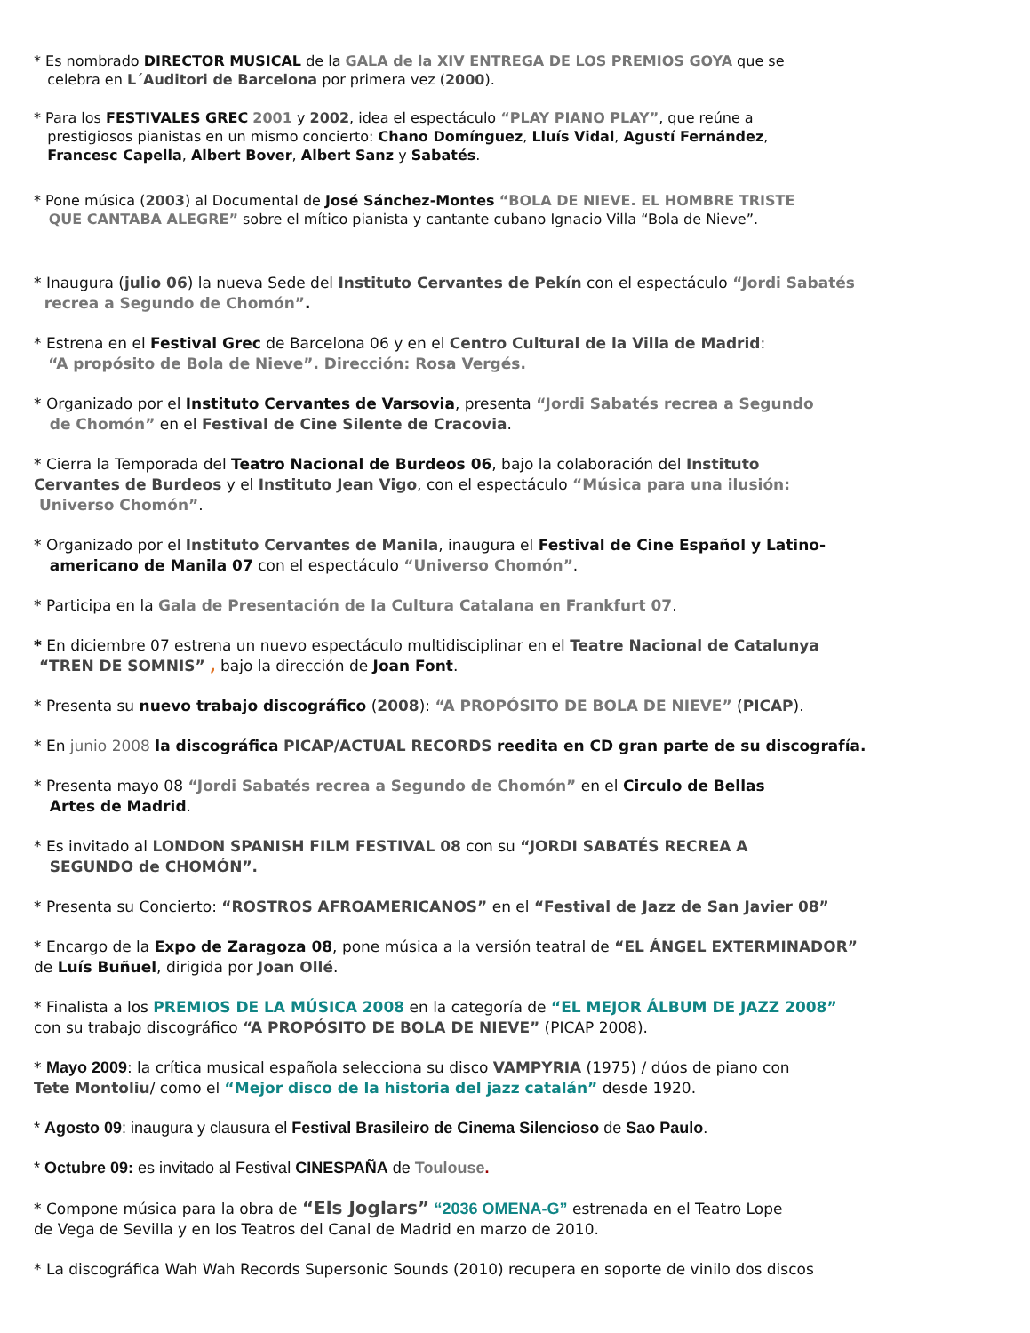* Es nombrado DIRECTOR MUSICAL de la GALA de la XIV ENTREGA DE LOS PREMIOS GOYA que se
celebra en L´Auditori de Barcelona por primera vez (2000).
* Para los FESTIVALES GREC 2001 y 2002, idea el espectáculo “PLAY PIANO PLAY”, que reúne a
prestigiosos pianistas en un mismo concierto: Chano Domínguez, Lluís Vidal, Agustí Fernández,
Francesc Capella, Albert Bover, Albert Sanz y Sabatés.
* Pone música (2003) al Documental de José Sánchez-Montes “BOLA DE NIEVE. EL HOMBRE TRISTE
QUE CANTABA ALEGRE” sobre el mítico pianista y cantante cubano Ignacio Villa “Bola de Nieve”.
* Inaugura (julio 06) la nueva Sede del Instituto Cervantes de Pekín con el espectáculo “Jordi Sabatés
recrea a Segundo de Chomón”.
* Estrena en el Festival Grec de Barcelona 06 y en el Centro Cultural de la Villa de Madrid:
“A propósito de Bola de Nieve”. Dirección: Rosa Vergés.
* Organizado por el Instituto Cervantes de Varsovia, presenta “Jordi Sabatés recrea a Segundo
de Chomón” en el Festival de Cine Silente de Cracovia.
* Cierra la Temporada del Teatro Nacional de Burdeos 06, bajo la colaboración del Instituto
Cervantes de Burdeos y el Instituto Jean Vigo, con el espectáculo “Música para una ilusión:
Universo Chomón”.
* Organizado por el Instituto Cervantes de Manila, inaugura el Festival de Cine Español y Latino-
americano de Manila 07 con el espectáculo “Universo Chomón”.
* Participa en la Gala de Presentación de la Cultura Catalana en Frankfurt 07.
* En diciembre 07 estrena un nuevo espectáculo multidisciplinar en el Teatre Nacional de Catalunya
“TREN DE SOMNIS” , bajo la dirección de Joan Font.
* Presenta su nuevo trabajo discográfico (2008): “A PROPÓSITO DE BOLA DE NIEVE” (PICAP).
* En junio 2008 la discográfica PICAP/ACTUAL RECORDS reedita en CD gran parte de su discografía.
* Presenta mayo 08 “Jordi Sabatés recrea a Segundo de Chomón” en el Circulo de Bellas
Artes de Madrid.
* Es invitado al LONDON SPANISH FILM FESTIVAL 08 con su “JORDI SABATÉS RECREA A
SEGUNDO de CHOMÓN”.
* Presenta su Concierto: “ROSTROS AFROAMERICANOS” en el “Festival de Jazz de San Javier 08”
* Encargo de la Expo de Zaragoza 08, pone música a la versión teatral de “EL ÁNGEL EXTERMINADOR”
de Luís Buñuel, dirigida por Joan Ollé.
* Finalista a los PREMIOS DE LA MÚSICA 2008 en la categoría de “EL MEJOR ÁLBUM DE JAZZ 2008”
con su trabajo discográfico “A PROPÓSITO DE BOLA DE NIEVE” (PICAP 2008).
* Mayo 2009: la crítica musical española selecciona su disco VAMPYRIA (1975) / dúos de piano con
Tete Montoliu/ como el “Mejor disco de la historia del jazz catalán” desde 1920.
* Agosto 09: inaugura y clausura el Festival Brasileiro de Cinema Silencioso de Sao Paulo.
* Octubre 09: es invitado al Festival CINESPAÑA de Toulouse.
* Compone música para la obra de “Els Joglars” “2036 OMENA-G” estrenada en el Teatro Lope
de Vega de Sevilla y en los Teatros del Canal de Madrid en marzo de 2010.
* La discográfica Wah Wah Records Supersonic Sounds (2010) recupera en soporte de vinilo dos discos